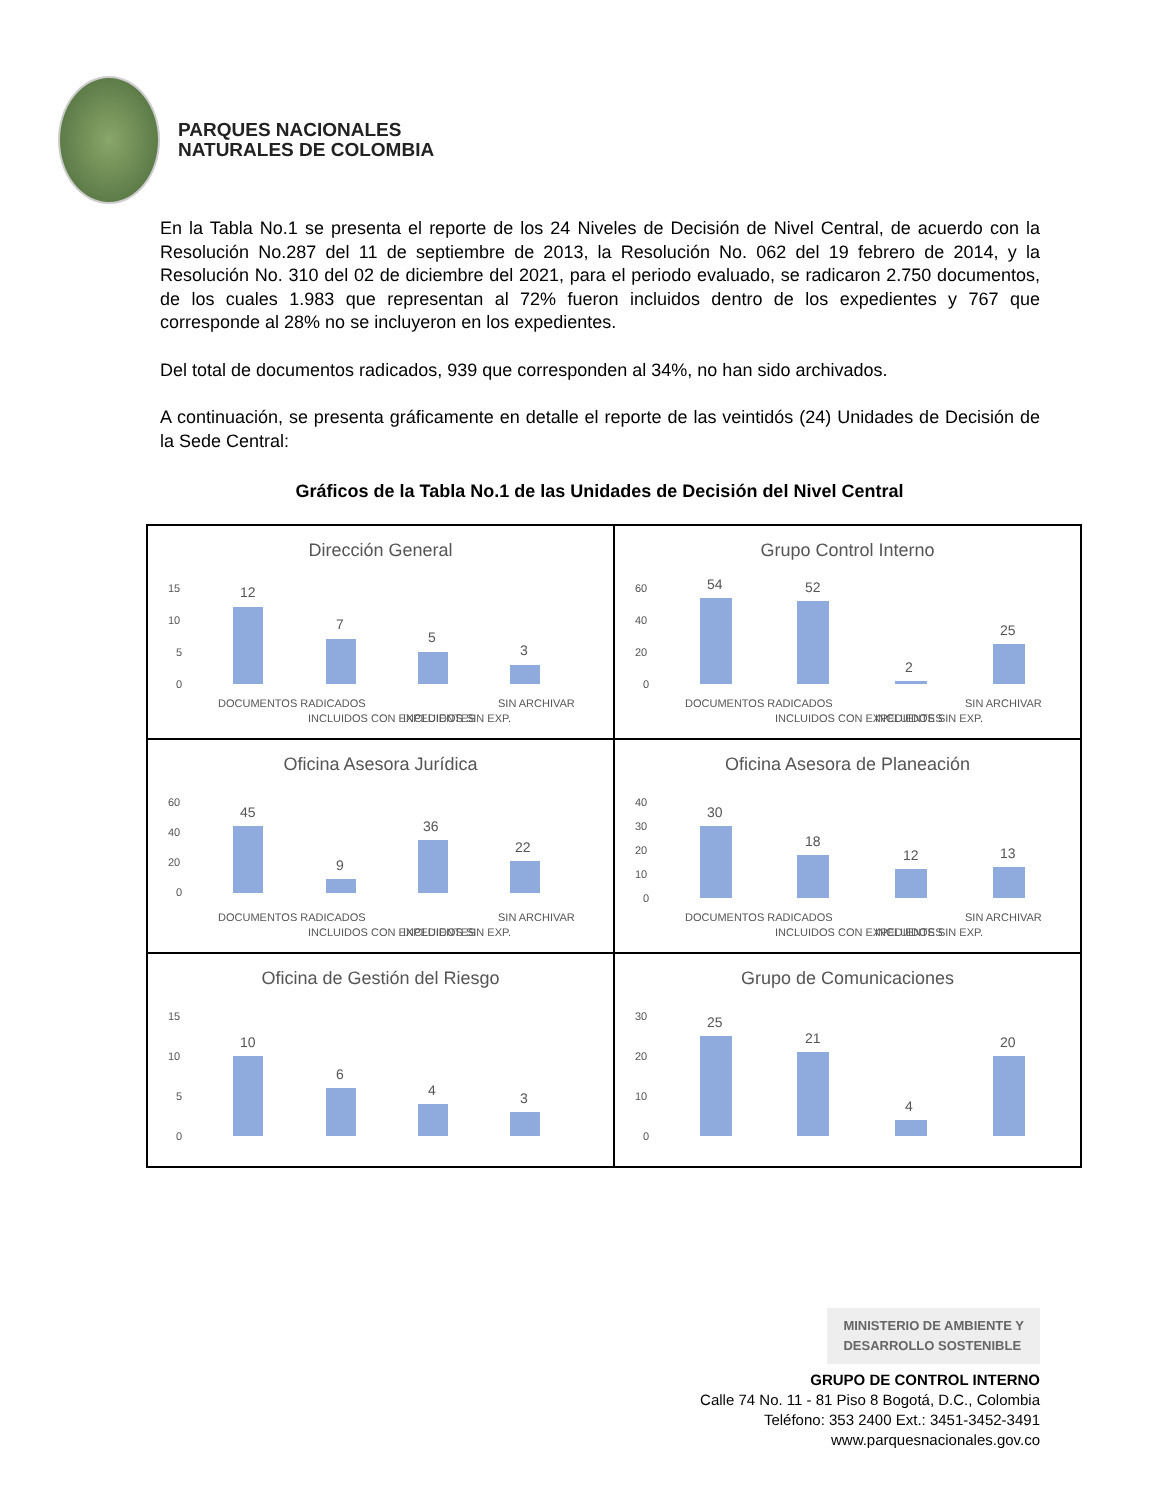PARQUES NACIONALES
NATURALES DE COLOMBIA
En la Tabla No.1 se presenta el reporte de los 24 Niveles de Decisión de Nivel Central, de acuerdo con la Resolución No.287 del 11 de septiembre de 2013, la Resolución No. 062 del 19 febrero de 2014, y la Resolución No. 310 del 02 de diciembre del 2021, para el periodo evaluado, se radicaron 2.750 documentos, de los cuales 1.983 que representan al 72% fueron incluidos dentro de los expedientes y 767 que corresponde al 28% no se incluyeron en los expedientes.
Del total de documentos radicados, 939 que corresponden al 34%, no han sido archivados.
A continuación, se presenta gráficamente en detalle el reporte de las veintidós (24) Unidades de Decisión de la Sede Central:
Gráficos de la Tabla No.1 de las Unidades de Decisión del Nivel Central
Dirección General
15
10
5
0
12
7
5
3
DOCUMENTOS RADICADOS
INCLUIDOS CON EXPEDIENTES
INCLUIDOS SIN EXP.
SIN ARCHIVAR
Grupo Control Interno
60
40
20
0
54
52
2
25
DOCUMENTOS RADICADOS
INCLUIDOS CON EXPEDIENTES
INCLUIDOS SIN EXP.
SIN ARCHIVAR
Oficina Asesora Jurídica
60
40
20
0
45
9
36
22
DOCUMENTOS RADICADOS
INCLUIDOS CON EXPEDIENTES
INCLUIDOS SIN EXP.
SIN ARCHIVAR
Oficina Asesora de Planeación
40
30
20
10
0
30
18
12
13
DOCUMENTOS RADICADOS
INCLUIDOS CON EXPEDIENTES
INCLUIDOS SIN EXP.
SIN ARCHIVAR
Oficina de Gestión del Riesgo
15
10
5
0
10
6
4
3
Grupo de Comunicaciones
30
20
10
0
25
21
4
20
MINISTERIO DE AMBIENTE Y
DESARROLLO SOSTENIBLE
GRUPO DE CONTROL INTERNO
Calle 74 No. 11 - 81 Piso 8 Bogotá, D.C., Colombia
Teléfono: 353 2400 Ext.: 3451-3452-3491
www.parquesnacionales.gov.co